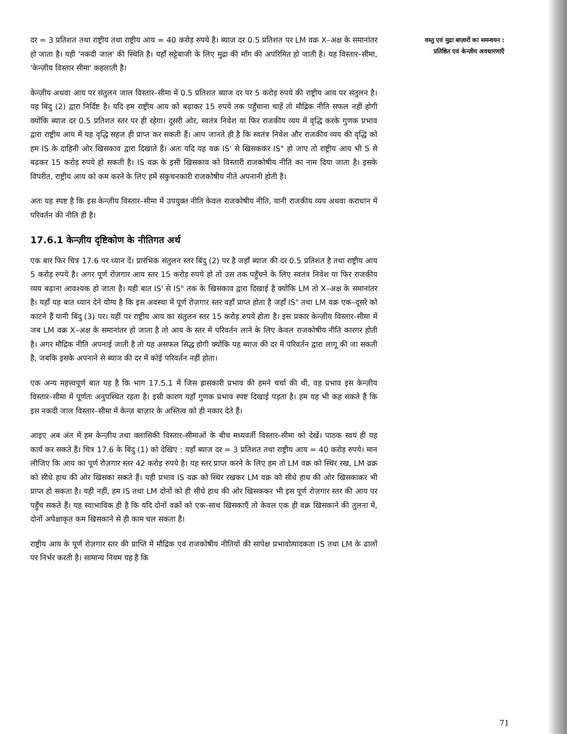दर = 3 प्रतिशत तथा राष्ट्रीय तथा राष्ट्रीय आय = 40 करोड़ रुपये है। ब्याज दर 0.5 प्रतिशत पर LM वक्र X–अक्ष के समानांतर हो जाता है। यही 'नकदी जाल' की स्थिति है। यहाँ सट्टेबाजी के लिए मुद्रा की माँग की अपरिमित हो जाती है। यह विस्तार–सीमा, 'केन्ज़ीय विस्तार सीमा' कहलाती है।
केन्ज़ीय अथवा आय पर संतुलन जाल विस्तार–सीमा में 0.5 प्रतिशत ब्याज दर पर 5 करोड़ रुपये की राष्ट्रीय आय पर संतुलन है। यह बिंदु (2) द्वारा निर्दिष्ट है। यदि हम राष्ट्रीय आय को बढ़ाकर 15 रुपये तक पहुँचाना चाहें तो मौद्रिक नीति सफल नहीं होगी क्योंकि ब्याज दर 0.5 प्रतिशत स्तर पर ही रहेगा। दूसरी ओर, स्वतंत्र निवेश या फिर राजकीय व्यय में वृद्धि करके गुणक प्रभाव द्वारा राष्ट्रीय आय में यह वृद्धि सहज ही प्राप्त कर सकती हैं। आप जानते ही है कि स्वतंत्र निवेश और राजकीय व्यय की वृद्धि को हम IS के दाहिनी ओर खिसकाव द्वारा दिखाते हैं। अतः यदि यह वक्र IS' से खिसककर IS" हो जाए तो राष्ट्रीय आय भी 5 से बढ़कर 15 करोड़ रुपये हो सकती है। IS वक्र के इसी खिसकाव को विस्तारी राजकोषीय नीति का नाम दिया जाता है। इसके विपरीत, राष्ट्रीय आय को कम करने के लिए हमें संकुचनकारी राजकोषीय नीते अपनानी होती है।
अतः यह स्पष्ट है कि इस केन्ज़ीय विस्तार–सीमा में उपयुक्त नीति केवल राजकोषीय नीति, यानी राजकीय व्यय अथवा कराधान में परिवर्तन की नीति ही है।
17.6.1 केन्ज़ीय दृष्टिकोण के नीतिगत अर्थ
एक बार फिर चित्र 17.6 पर ध्यान दें। प्रारंभिक संतुलन स्तर बिंदु (2) पर है जहाँ ब्याज की दर 0.5 प्रतिशत है तथा राष्ट्रीय आय 5 करोड़ रुपये है। अगर पूर्ण रोज़गार आय स्तर 15 करोड़ रुपये हो तो उस तक पहुँचने के लिए स्वतंत्र निवेश या फिर राजकीय व्यय बढ़ाना आवश्यक हो जाता है। यही बात IS' से IS" तक के खिसकाव द्वारा दिखाई है क्योंकि LM तो X–अक्ष के समानांतर है। यहाँ यह बात ध्यान देने योग्य है कि इस अवस्था में पूर्ण रोज़गार स्तर वहाँ प्राप्त होता है जहाँ IS" तथा LM वक्र एक–दूसरे को काटने हैं यानी बिंदु (3) पर। यहीं पर राष्ट्रीय आय का संतुलन स्तर 15 करोड़ रुपये होता है। इस प्रकार केन्ज़ीय विस्तार–सीमा में जब LM वक्र X–अक्ष के समानांतर हो जाता है तो आय के स्तर में परिवर्तन लाने के लिए केवल राजकोषीय नीति कारगर होती है। अगर मौद्रिक नीति अपनाई जाती है तो यह असफल सिद्ध होगी क्योंकि यह ब्याज की दर में परिवर्तन द्वारा लागू की जा सकती है, जबकि इसके अपनाने से ब्याज की दर में कोई परिवर्तन नहीं होता।
एक अन्य महत्त्वपूर्ण बात यह है कि भाग 17.5.1 में जिस ह्रासकारी प्रभाव की हमने चर्चा की थी, वह प्रभाव इस केन्ज़ीय विस्तार–सीमा में पूर्णतः अनुपस्थित रहता है। इसी कारण यहाँ गुणक प्रभाव स्पष्ट दिखाई पड़ता है। हम यह भी कह सकते हैं कि इस नकदी जाल विस्तार–सीमा में केन्ज़ बाज़ार के अस्तित्व को ही नकार देते हैं।
आइए अब अंत में हम केन्ज़ीय तथा क्लासिकी विस्तार–सीमाओं के बीच मध्यवर्ती विस्तार–सीमा को देखें। पाठक स्वयं ही यह कार्य कर सकते हैं। चित्र 17.6 के बिंदु (1) को देखिए : यहाँ ब्याज दर = 3 प्रतिशत तथा राष्ट्रीय आय = 40 करोड़ रुपये। मान लीजिए कि आय का पूर्ण रोज़गार स्तर 42 करोड़ रुपये है। यह स्तर प्राप्त करने के लिए हम तो LM वक्र को स्थिर रख, LM व्रक्र को सीधे हाथ की ओर खिसका सकते हैं। यही प्रभाव IS वक्र को स्थिर रखकर LM वक्र को सीधे हाथ की ओर खिसकाकर भी प्राप्त हो सकता है। यही नहीं, हम IS तथा LM दोनों को ही सीधे हाथ की ओर खिसककर भी इस पूर्ण रोज़गार स्तर की आय पर पहुँच सकते हैं। यह स्वाभाविक ही है कि यदि दोनों वक्रों को एक–साथ खिसकाएँ तो केवल एक ही वक्र खिसकाने की तुलना में, दोनों अपेक्षाकृत कम खिसकाने से ही काम चल सकता है।
राष्ट्रीय आय के पूर्ण रोज़गार स्तर की प्राप्ति में मौद्रिक एवं राजकोषीय नीतियों की सापेक्ष प्रभावोत्पादकता IS तथा LM के ढालों पर निर्भर करती है। सामान्य नियम यह है कि
वस्तु एवं मुद्रा बाज़ारों का समन्वयन : प्रतिष्ठित एवं केन्ज़ीय अवधारणाएँ
71